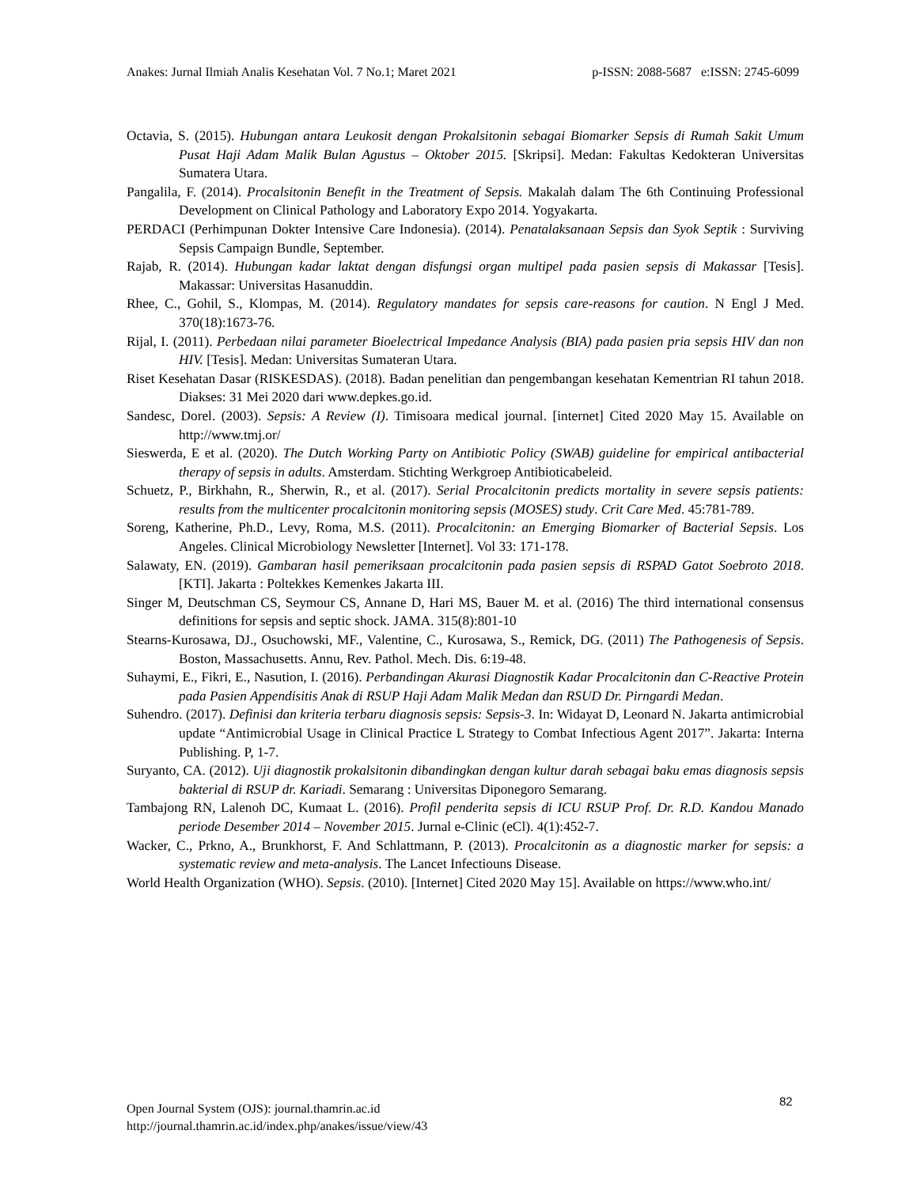Anakes: Jurnal Ilmiah Analis Kesehatan Vol. 7 No.1; Maret 2021 p-ISSN: 2088-5687 e:ISSN: 2745-6099
Octavia, S. (2015). Hubungan antara Leukosit dengan Prokalsitonin sebagai Biomarker Sepsis di Rumah Sakit Umum Pusat Haji Adam Malik Bulan Agustus – Oktober 2015. [Skripsi]. Medan: Fakultas Kedokteran Universitas Sumatera Utara.
Pangalila, F. (2014). Procalsitonin Benefit in the Treatment of Sepsis. Makalah dalam The 6th Continuing Professional Development on Clinical Pathology and Laboratory Expo 2014. Yogyakarta.
PERDACI (Perhimpunan Dokter Intensive Care Indonesia). (2014). Penatalaksanaan Sepsis dan Syok Septik : Surviving Sepsis Campaign Bundle, September.
Rajab, R. (2014). Hubungan kadar laktat dengan disfungsi organ multipel pada pasien sepsis di Makassar [Tesis]. Makassar: Universitas Hasanuddin.
Rhee, C., Gohil, S., Klompas, M. (2014). Regulatory mandates for sepsis care-reasons for caution. N Engl J Med. 370(18):1673-76.
Rijal, I. (2011). Perbedaan nilai parameter Bioelectrical Impedance Analysis (BIA) pada pasien pria sepsis HIV dan non HIV. [Tesis]. Medan: Universitas Sumateran Utara.
Riset Kesehatan Dasar (RISKESDAS). (2018). Badan penelitian dan pengembangan kesehatan Kementrian RI tahun 2018. Diakses: 31 Mei 2020 dari www.depkes.go.id.
Sandesc, Dorel. (2003). Sepsis: A Review (I). Timisoara medical journal. [internet] Cited 2020 May 15. Available on http://www.tmj.or/
Sieswerda, E et al. (2020). The Dutch Working Party on Antibiotic Policy (SWAB) guideline for empirical antibacterial therapy of sepsis in adults. Amsterdam. Stichting Werkgroep Antibioticabeleid.
Schuetz, P., Birkhahn, R., Sherwin, R., et al. (2017). Serial Procalcitonin predicts mortality in severe sepsis patients: results from the multicenter procalcitonin monitoring sepsis (MOSES) study. Crit Care Med. 45:781-789.
Soreng, Katherine, Ph.D., Levy, Roma, M.S. (2011). Procalcitonin: an Emerging Biomarker of Bacterial Sepsis. Los Angeles. Clinical Microbiology Newsletter [Internet]. Vol 33: 171-178.
Salawaty, EN. (2019). Gambaran hasil pemeriksaan procalcitonin pada pasien sepsis di RSPAD Gatot Soebroto 2018. [KTI]. Jakarta : Poltekkes Kemenkes Jakarta III.
Singer M, Deutschman CS, Seymour CS, Annane D, Hari MS, Bauer M. et al. (2016) The third international consensus definitions for sepsis and septic shock. JAMA. 315(8):801-10
Stearns-Kurosawa, DJ., Osuchowski, MF., Valentine, C., Kurosawa, S., Remick, DG. (2011) The Pathogenesis of Sepsis. Boston, Massachusetts. Annu, Rev. Pathol. Mech. Dis. 6:19-48.
Suhaymi, E., Fikri, E., Nasution, I. (2016). Perbandingan Akurasi Diagnostik Kadar Procalcitonin dan C-Reactive Protein pada Pasien Appendisitis Anak di RSUP Haji Adam Malik Medan dan RSUD Dr. Pirngardi Medan.
Suhendro. (2017). Definisi dan kriteria terbaru diagnosis sepsis: Sepsis-3. In: Widayat D, Leonard N. Jakarta antimicrobial update “Antimicrobial Usage in Clinical Practice L Strategy to Combat Infectious Agent 2017”. Jakarta: Interna Publishing. P, 1-7.
Suryanto, CA. (2012). Uji diagnostik prokalsitonin dibandingkan dengan kultur darah sebagai baku emas diagnosis sepsis bakterial di RSUP dr. Kariadi. Semarang : Universitas Diponegoro Semarang.
Tambajong RN, Lalenoh DC, Kumaat L. (2016). Profil penderita sepsis di ICU RSUP Prof. Dr. R.D. Kandou Manado periode Desember 2014 – November 2015. Jurnal e-Clinic (eCl). 4(1):452-7.
Wacker, C., Prkno, A., Brunkhorst, F. And Schlattmann, P. (2013). Procalcitonin as a diagnostic marker for sepsis: a systematic review and meta-analysis. The Lancet Infectiouns Disease.
World Health Organization (WHO). Sepsis. (2010). [Internet] Cited 2020 May 15]. Available on https://www.who.int/
82
Open Journal System (OJS): journal.thamrin.ac.id
http://journal.thamrin.ac.id/index.php/anakes/issue/view/43